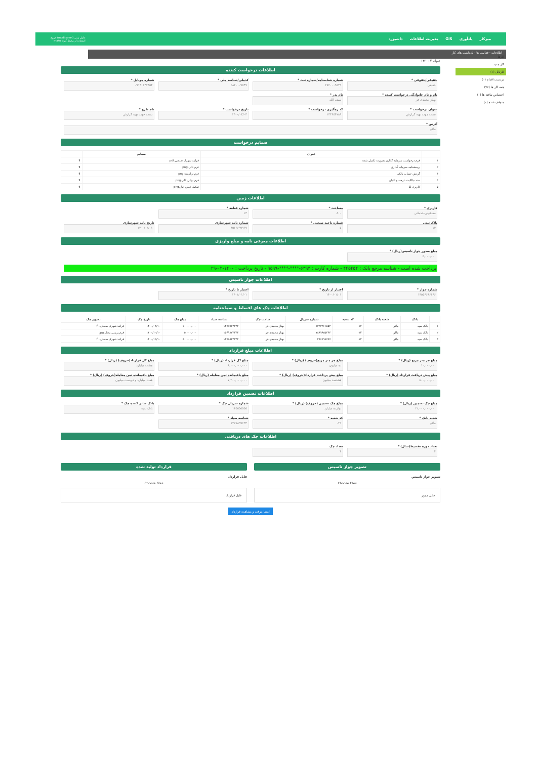میزکار یادآوری GIS مدیریت اطلاعات داشبورد عامل مدیر (modir.amel) خروج
استفاده از محیط کاری maku
اطلاعات · فعالیت ها · یادداشت های کار
کارها
کار جدید
کارتابل (۱)
دردست اقدام (۰)
همه کار ها (۷۷)
اختصاص نیافته ها (۰)
متوقف شده (۰)
عنوان #: ۱۴۲۰
اطلاعات درخواست کننده
حقیقی/حقوقی *
حقیقی
شماره شناسنامه/شماره ثبت *
۲۸۲۰۰۰۹۵۴۹
کدملی/شناسه ملی *
۲۸۲۰۰۰۹۵۴۹
شماره موبایل *
۰۹۱۴۱۶۴۷۴۵۴
نام و نام خانوادگی درخواست کننده *
بهناز محمدی فر
نام پدر *
سیف الله
عنوان درخواست *
تست جهت تهیه گزارش
کد رهگیری درخواست *
۱۳۳۶۵۴۷۸۹
تاریخ درخواست *
۱۴۰۰/۰۳/۰۳
نام طرح *
تست جهت تهیه گزارش
آدرس *
ماکو
ضمایم درخواست
| | عنوان | ضمایم | |
| --- | --- | --- | --- |
| ۱ | فرم درخواست سرمایه گذاری بصورت تکمیل شده | فرایند شهرک صنعتی.pdf | ⬆ |
| ۲ | پرسشنامه سرمایه گذاری | فرم تالی.png | ⬆ |
| ۳ | گردش حساب بانکی | فرم ترانزیت.png | ⬆ |
| ۴ | سند مالکیت عرصه و اعیان | فرم نهایی تالی.png | ⬆ |
| ۵ | کاربری لنا | تفکیک قبض انبار.png | ⬆ |
اطلاعات زمین
کاربری *
مسکونی-خدماتی
مساحت *
۸۰۰
شماره قطعه *
۱۴
پلاک ثبتی
۱۴
شماره ناحیه صنعتی *
۵
شماره نامه شهرسازی
۴۵۶۶۶۹۹۹۶۹
تاریخ نامه شهرسازی
۱۴۰۰/۰۳/۰۱
اطلاعات معرفی نامه و مبلغ واریزی
مبلغ صدور جواز تاسیس(ریال) *
۵,۰۰۰,۰۰۰
پرداخت شده است - شناسه مرجع بانک : ۴۴۵۴۵۴ - شماره کارت : ۶۳۹۳-****-****-۹۵۹۹ - تاریخ پرداخت : ۱۴۰۰-۰۲-۲۹
اطلاعات جواز تاسیس
شماره جواز *
۱۴۵۵۶۶۶۶۶۶۶
اعتبار از تاریخ *
۱۴۰۰/۰۱/۰۱
اعتبار تا تاریخ *
۱۴۰۱/۰۱/۰۱
اطلاعات چک های اقساط و ضمانتنامه
| | بانک | شعبه بانک | کد شعبه | شماره سریال | صاحب چک | شناسه صیاد | مبلغ چک | تاریخ چک | تصویر چک |
| --- | --- | --- | --- | --- | --- | --- | --- | --- | --- |
| ۱ | بانک سپه | ماکو | ۰۱۲ | ۱۳۲۳۳۶۶۵۵۴ | بهناز محمدی فر | ۱۴۷۸۹۶۳۳۳۳ | ۱۰,۰۰۰,۰۰۰ | ۱۴۰۰/۰۳/۱۰ | فرایند شهرک صنعتی...f |
| ۲ | بانک سپه | ماکو | ۰۱۲ | ۷۸۸۹۹۵۵۴۴۴ | بهناز محمدی فر | ۱۵۶۹۸۷۲۳۳۳ | ۵,۰۰۰,۰۰۰ | ۱۴۰۰/۱۰/۱۰ | فرم پرینتی بیجک.jpg |
| ۳ | بانک سپه | ماکو | ۰۱۲ | ۴۵۶۶۹۸۷۷۷ | بهناز محمدی فر | ۱۴۷۸۵۶۳۳۳۳ | ۵۰,۰۰۰,۰۰۰ | ۱۴۰۰/۱۲/۱۰ | فرایند شهرک صنعتی...f |
اطلاعات مبلغ قرارداد
مبلغ هر متر مربع (ریال) *
۱۰,۰۰۰,۰۰۰
مبلغ هر متر مربع(حروف) (ریال) *
ده میلیون
مبلغ کل قرارداد (ریال) *
۸,۰۰۰,۰۰۰,۰۰۰
مبلغ کل قرارداد(حروف) (ریال) *
هشت میلیارد
مبلغ پیش دریافت قرارداد (ریال) *
۸۰۰,۰۰۰,۰۰۰
مبلغ پیش پرداخت قرارداد(حروف) (ریال) *
هشتصد میلیون
مبلغ باقیمانده ثمن معامله (ریال) *
۷,۲۰۰,۰۰۰,۰۰۰
مبلغ باقیمانده ثمن معامله(حروف) (ریال) *
هفت میلیارد و دویست میلیون
اطلاعات تضمین قرارداد
مبلغ چک تضمین (ریال) *
۱۲,۰۰۰,۰۰۰,۰۰۰
مبلغ چک تضمین (حروف) (ریال) *
دوازده میلیارد
شماره سریال چک *
۱۴۵۵۵۵۵۵۵
بانک صادر کننده چک *
بانک سپه
شعبه بانک *
ماکو
کد شعبه *
۰۲۱
شناسه صیاد *
۱۴۷۷۸۹۹۶۳۳
اطلاعات چک های دریافتی
تعداد دوره تقسیط(سال) *
۴
تعداد چک
۴
تصویر جواز تاسیس
تصویر جواز تاسیس
Choose Files
فایل مجوز
قرارداد تولید شده
فایل قرارداد
Choose Files
فایل قرارداد
امضا موقت و مشاهده قرارداد